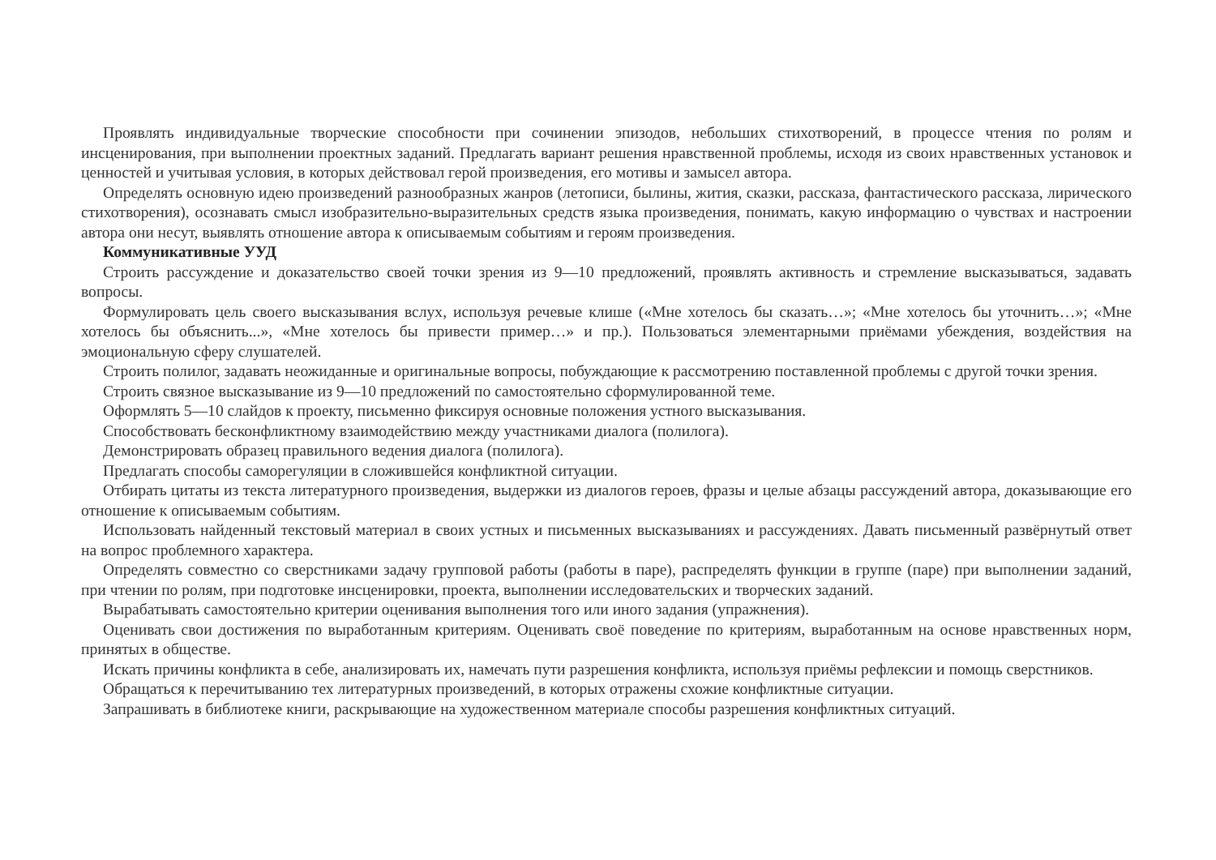Проявлять индивидуальные творческие способности при сочинении эпизодов, небольших стихотворений, в процессе чтения по ролям и инсценирования, при выполнении проектных заданий. Предлагать вариант решения нравственной проблемы, исходя из своих нравственных установок и ценностей и учитывая условия, в которых действовал герой произведения, его мотивы и замысел автора.
Определять основную идею произведений разнообразных жанров (летописи, былины, жития, сказки, рассказа, фантастического рассказа, лирического стихотворения), осознавать смысл изобразительно-выразительных средств языка произведения, понимать, какую информацию о чувствах и настроении автора они несут, выявлять отношение автора к описываемым событиям и героям произведения.
Коммуникативные УУД
Строить рассуждение и доказательство своей точки зрения из 9—10 предложений, проявлять активность и стремление высказываться, задавать вопросы.
Формулировать цель своего высказывания вслух, используя речевые клише («Мне хотелось бы сказать…»; «Мне хотелось бы уточнить…»; «Мне хотелось бы объяснить...», «Мне хотелось бы привести пример…» и пр.). Пользоваться элементарными приёмами убеждения, воздействия на эмоциональную сферу слушателей.
Строить полилог, задавать неожиданные и оригинальные вопросы, побуждающие к рассмотрению поставленной проблемы с другой точки зрения.
Строить связное высказывание из 9—10 предложений по самостоятельно сформулированной теме.
Оформлять 5—10 слайдов к проекту, письменно фиксируя основные положения устного высказывания.
Способствовать бесконфликтному взаимодействию между участниками диалога (полилога).
Демонстрировать образец правильного ведения диалога (полилога).
Предлагать способы саморегуляции в сложившейся конфликтной ситуации.
Отбирать цитаты из текста литературного произведения, выдержки из диалогов героев, фразы и целые абзацы рассуждений автора, доказывающие его отношение к описываемым событиям.
Использовать найденный текстовый материал в своих устных и письменных высказываниях и рассуждениях. Давать письменный развёрнутый ответ на вопрос проблемного характера.
Определять совместно со сверстниками задачу групповой работы (работы в паре), распределять функции в группе (паре) при выполнении заданий, при чтении по ролям, при подготовке инсценировки, проекта, выполнении исследовательских и творческих заданий.
Вырабатывать самостоятельно критерии оценивания выполнения того или иного задания (упражнения).
Оценивать свои достижения по выработанным критериям. Оценивать своё поведение по критериям, выработанным на основе нравственных норм, принятых в обществе.
Искать причины конфликта в себе, анализировать их, намечать пути разрешения конфликта, используя приёмы рефлексии и помощь сверстников.
Обращаться к перечитыванию тех литературных произведений, в которых отражены схожие конфликтные ситуации.
Запрашивать в библиотеке книги, раскрывающие на художественном материале способы разрешения конфликтных ситуаций.